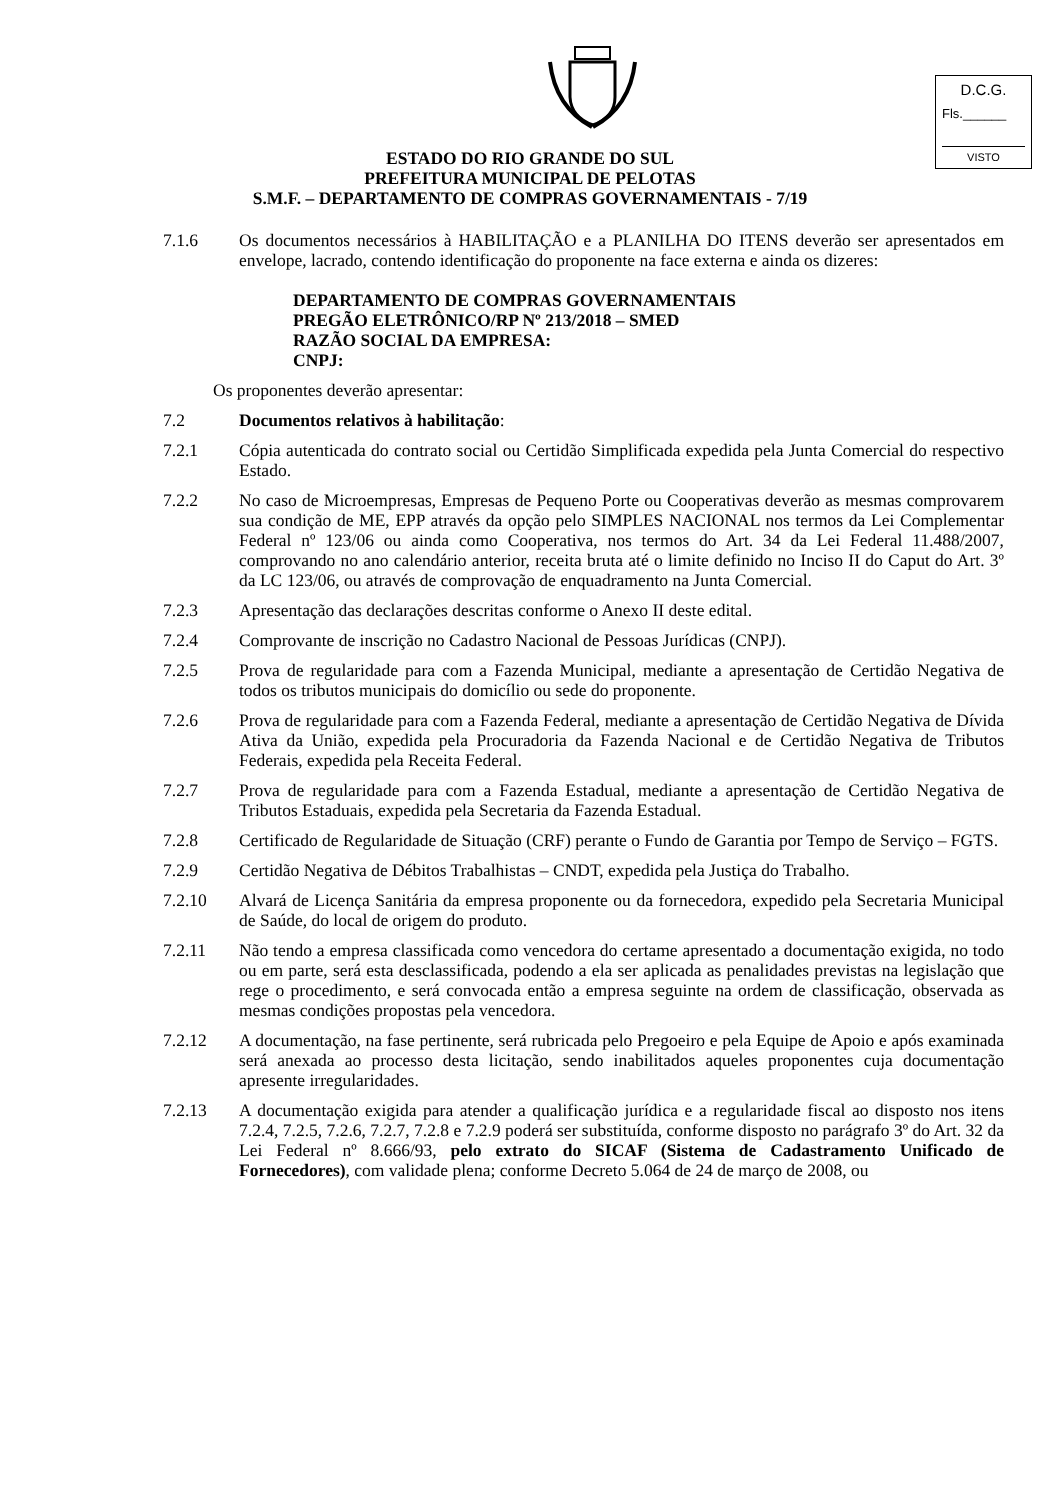D.C.G.
Fls.______
VISTO
ESTADO DO RIO GRANDE DO SUL
PREFEITURA MUNICIPAL DE PELOTAS
S.M.F. – DEPARTAMENTO DE COMPRAS GOVERNAMENTAIS - 7/19
7.1.6 Os documentos necessários à HABILITAÇÃO e a PLANILHA DO ITENS deverão ser apresentados em envelope, lacrado, contendo identificação do proponente na face externa e ainda os dizeres:
DEPARTAMENTO DE COMPRAS GOVERNAMENTAIS
PREGÃO ELETRÔNICO/RP Nº 213/2018 – SMED
RAZÃO SOCIAL DA EMPRESA:
CNPJ:
Os proponentes deverão apresentar:
7.2 Documentos relativos à habilitação:
7.2.1 Cópia autenticada do contrato social ou Certidão Simplificada expedida pela Junta Comercial do respectivo Estado.
7.2.2 No caso de Microempresas, Empresas de Pequeno Porte ou Cooperativas deverão as mesmas comprovarem sua condição de ME, EPP através da opção pelo SIMPLES NACIONAL nos termos da Lei Complementar Federal nº 123/06 ou ainda como Cooperativa, nos termos do Art. 34 da Lei Federal 11.488/2007, comprovando no ano calendário anterior, receita bruta até o limite definido no Inciso II do Caput do Art. 3º da LC 123/06, ou através de comprovação de enquadramento na Junta Comercial.
7.2.3 Apresentação das declarações descritas conforme o Anexo II deste edital.
7.2.4 Comprovante de inscrição no Cadastro Nacional de Pessoas Jurídicas (CNPJ).
7.2.5 Prova de regularidade para com a Fazenda Municipal, mediante a apresentação de Certidão Negativa de todos os tributos municipais do domicílio ou sede do proponente.
7.2.6 Prova de regularidade para com a Fazenda Federal, mediante a apresentação de Certidão Negativa de Dívida Ativa da União, expedida pela Procuradoria da Fazenda Nacional e de Certidão Negativa de Tributos Federais, expedida pela Receita Federal.
7.2.7 Prova de regularidade para com a Fazenda Estadual, mediante a apresentação de Certidão Negativa de Tributos Estaduais, expedida pela Secretaria da Fazenda Estadual.
7.2.8 Certificado de Regularidade de Situação (CRF) perante o Fundo de Garantia por Tempo de Serviço – FGTS.
7.2.9 Certidão Negativa de Débitos Trabalhistas – CNDT, expedida pela Justiça do Trabalho.
7.2.10 Alvará de Licença Sanitária da empresa proponente ou da fornecedora, expedido pela Secretaria Municipal de Saúde, do local de origem do produto.
7.2.11 Não tendo a empresa classificada como vencedora do certame apresentado a documentação exigida, no todo ou em parte, será esta desclassificada, podendo a ela ser aplicada as penalidades previstas na legislação que rege o procedimento, e será convocada então a empresa seguinte na ordem de classificação, observada as mesmas condições propostas pela vencedora.
7.2.12 A documentação, na fase pertinente, será rubricada pelo Pregoeiro e pela Equipe de Apoio e após examinada será anexada ao processo desta licitação, sendo inabilitados aqueles proponentes cuja documentação apresente irregularidades.
7.2.13 A documentação exigida para atender a qualificação jurídica e a regularidade fiscal ao disposto nos itens 7.2.4, 7.2.5, 7.2.6, 7.2.7, 7.2.8 e 7.2.9 poderá ser substituída, conforme disposto no parágrafo 3º do Art. 32 da Lei Federal nº 8.666/93, pelo extrato do SICAF (Sistema de Cadastramento Unificado de Fornecedores), com validade plena; conforme Decreto 5.064 de 24 de março de 2008, ou